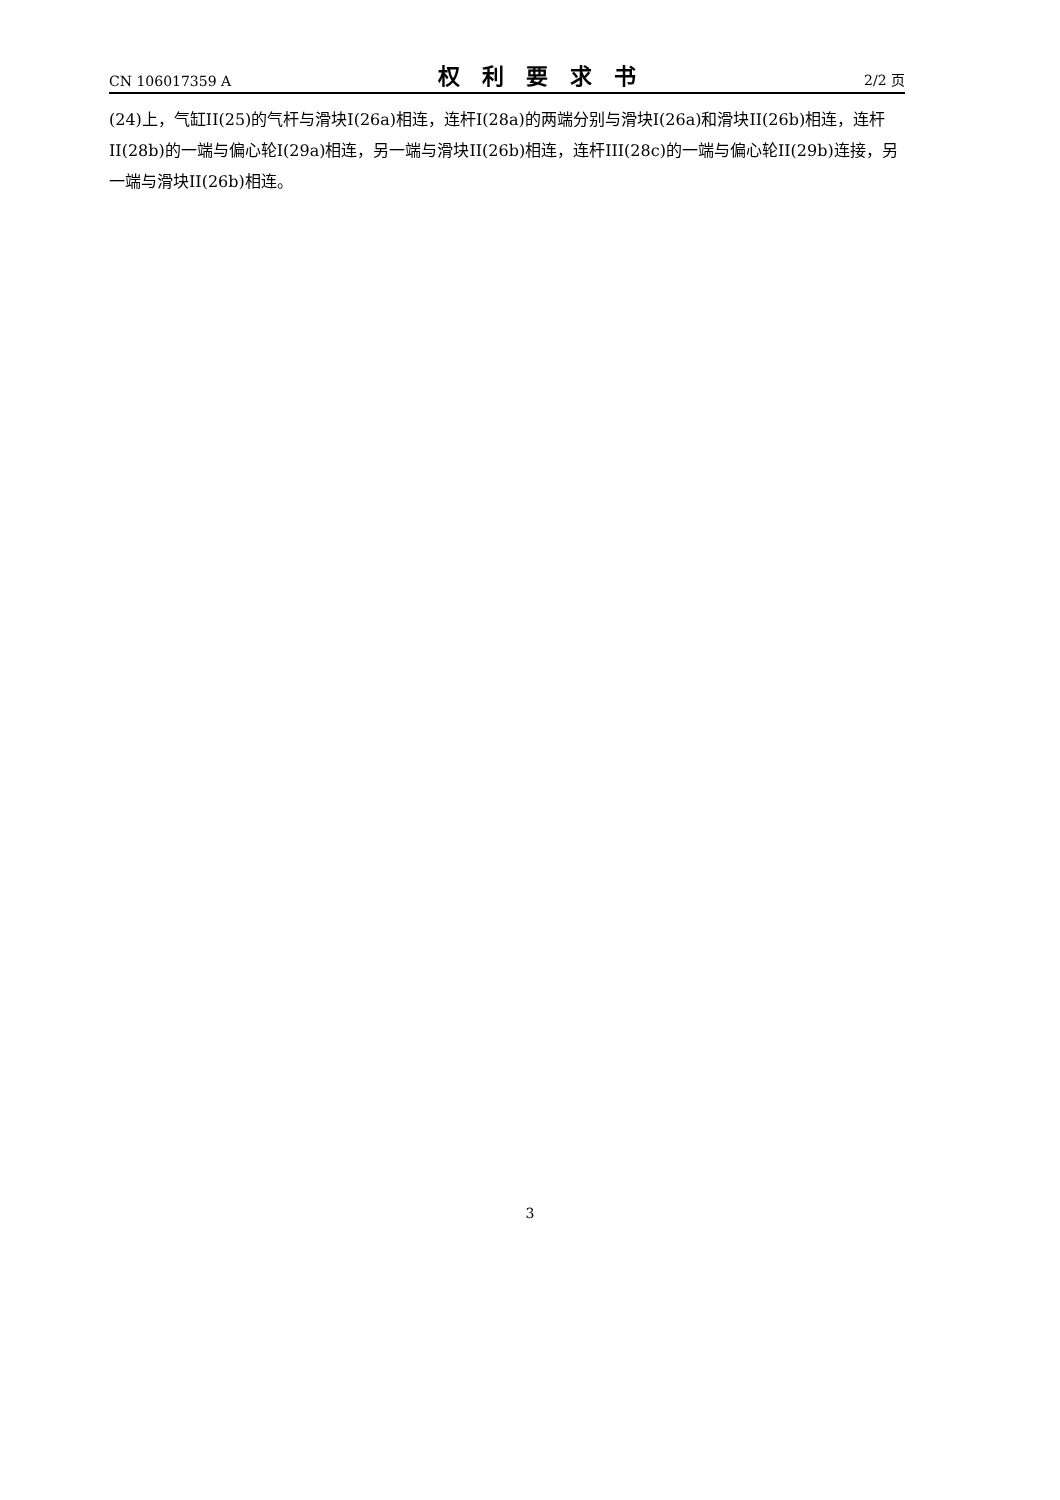CN 106017359 A 权利要求书 2/2 页
(24)上，气缸II(25)的气杆与滑块I(26a)相连，连杆I(28a)的两端分别与滑块I(26a)和滑块II(26b)相连，连杆II(28b)的一端与偏心轮I(29a)相连，另一端与滑块II(26b)相连，连杆III(28c)的一端与偏心轮II(29b)连接，另一端与滑块II(26b)相连。
3